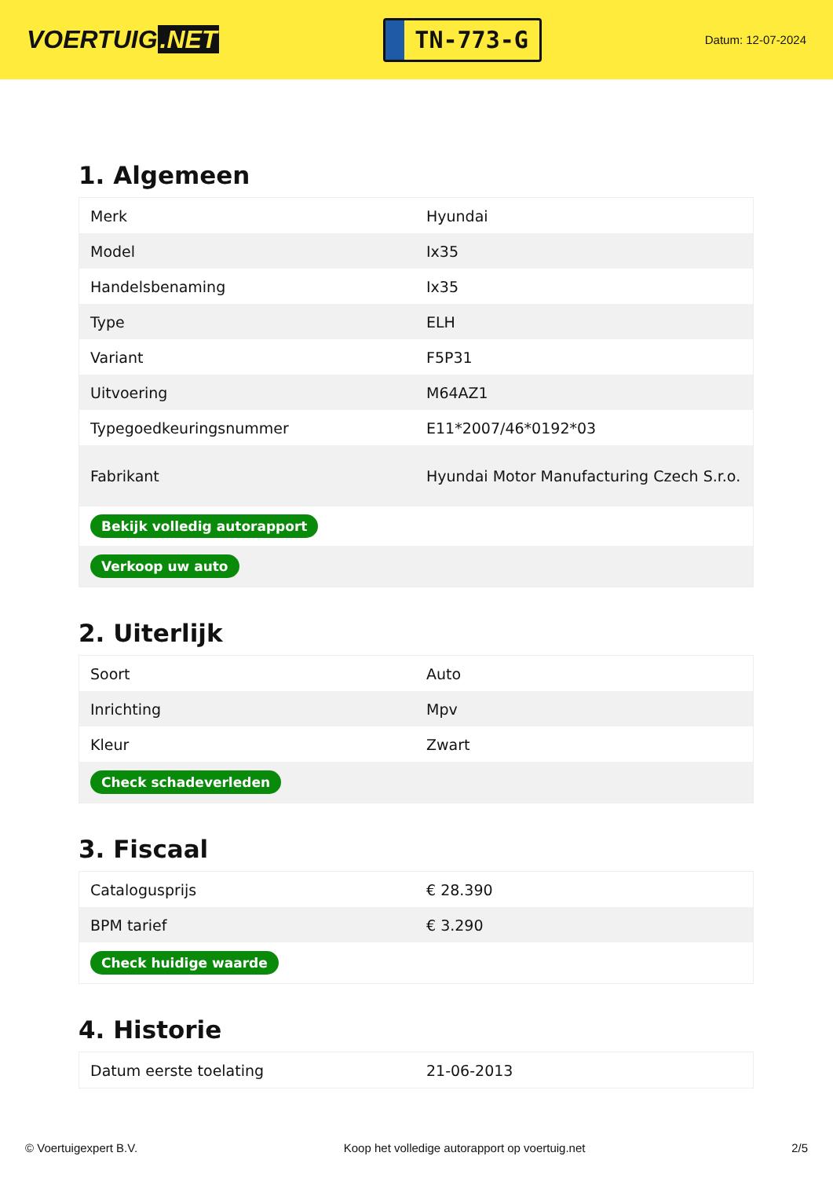VOERTUIG.NET
TN-773-G
Datum: 12-07-2024
1. Algemeen
| Merk | Hyundai |
| Model | Ix35 |
| Handelsbenaming | Ix35 |
| Type | ELH |
| Variant | F5P31 |
| Uitvoering | M64AZ1 |
| Typegoedkeuringsnummer | E11*2007/46*0192*03 |
| Fabrikant | Hyundai Motor Manufacturing Czech S.r.o. |
| Bekijk volledig autorapport | |
| Verkoop uw auto | |
2. Uiterlijk
| Soort | Auto |
| Inrichting | Mpv |
| Kleur | Zwart |
| Check schadeverleden | |
3. Fiscaal
| Catalogusprijs | € 28.390 |
| BPM tarief | € 3.290 |
| Check huidige waarde | |
4. Historie
| Datum eerste toelating | 21-06-2013 |
© Voertuigexpert B.V. Koop het volledige autorapport op voertuig.net 2/5